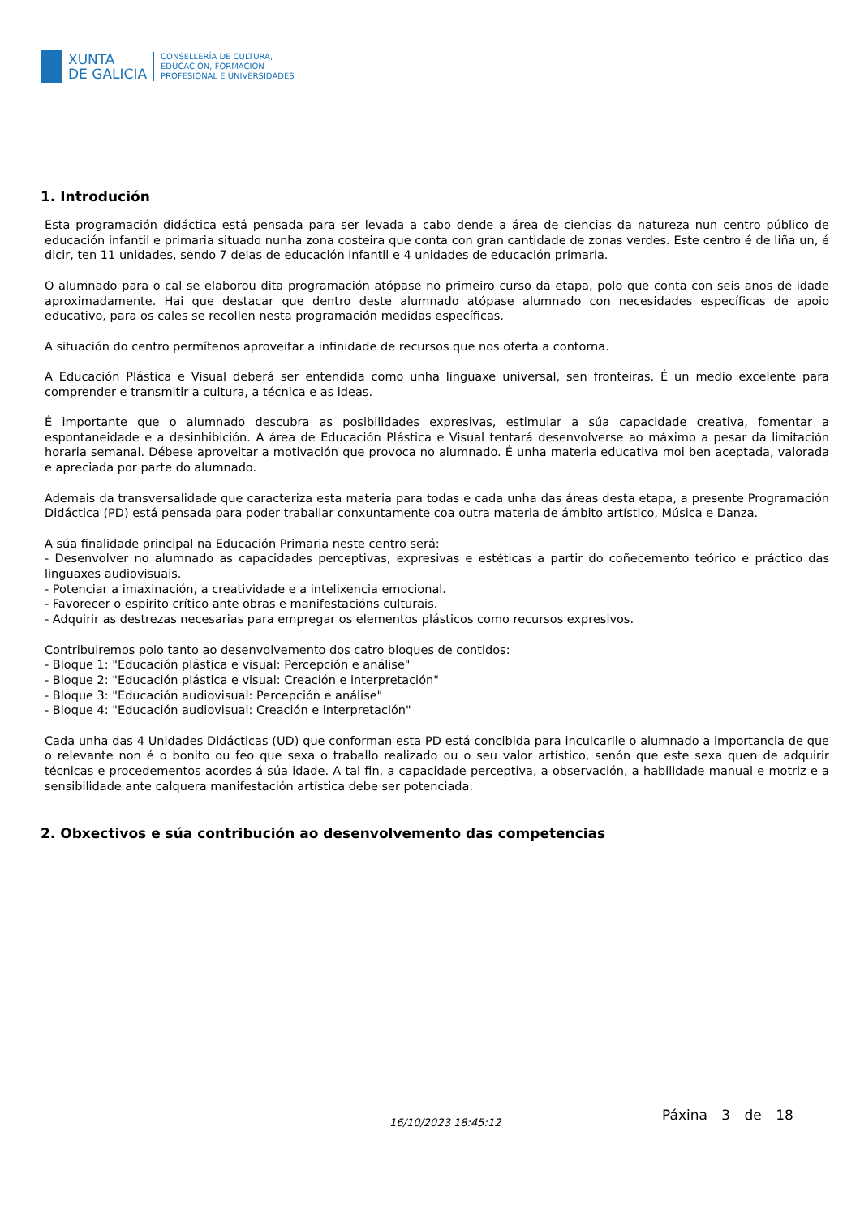XUNTA
DE GALICIA
CONSELLERÍA DE CULTURA,
EDUCACIÓN, FORMACIÓN
PROFESIONAL E UNIVERSIDADES
1. Introdución
Esta programación didáctica está pensada para ser levada a cabo dende a área de ciencias da natureza nun centro público de educación infantil e primaria situado nunha zona costeira que conta con gran cantidade de zonas verdes. Este centro é de liña un, é dicir, ten 11 unidades, sendo 7 delas de educación infantil e 4 unidades de educación primaria.
O alumnado para o cal se elaborou dita programación atópase no primeiro curso da etapa, polo que conta con seis anos de idade aproximadamente. Hai que destacar que dentro deste alumnado atópase alumnado con necesidades específicas de apoio educativo, para os cales se recollen nesta programación medidas específicas.
A situación do centro permítenos aproveitar a infinidade de recursos que nos oferta a contorna.
A Educación Plástica e Visual deberá ser entendida como unha linguaxe universal, sen fronteiras. É un medio excelente para comprender e transmitir a cultura, a técnica e as ideas.
É importante que o alumnado descubra as posibilidades expresivas, estimular a súa capacidade creativa, fomentar a espontaneidade e a desinhibición. A área de Educación Plástica e Visual tentará desenvolverse ao máximo a pesar da limitación horaria semanal. Débese aproveitar a motivación que provoca no alumnado. É unha materia educativa moi ben aceptada, valorada e apreciada por parte do alumnado.
Ademais da transversalidade que caracteriza esta materia para todas e cada unha das áreas desta etapa, a presente Programación Didáctica (PD) está pensada para poder traballar conxuntamente coa outra materia de ámbito artístico, Música e Danza.
A súa finalidade principal na Educación Primaria neste centro será:
- Desenvolver no alumnado as capacidades perceptivas, expresivas e estéticas a partir do coñecemento teórico e práctico das linguaxes audiovisuais.
- Potenciar a imaxinación, a creatividade e a intelixencia emocional.
- Favorecer o espirito crítico ante obras e manifestacións culturais.
- Adquirir as destrezas necesarias para empregar os elementos plásticos como recursos expresivos.
Contribuiremos polo tanto ao desenvolvemento dos catro bloques de contidos:
- Bloque 1: "Educación plástica e visual: Percepción e análise"
- Bloque 2: "Educación plástica e visual: Creación e interpretación"
- Bloque 3: "Educación audiovisual: Percepción e análise"
- Bloque 4: "Educación audiovisual: Creación e interpretación"
Cada unha das 4 Unidades Didácticas (UD) que conforman esta PD está concibida para inculcarlle o alumnado a importancia de que o relevante non é o bonito ou feo que sexa o traballo realizado ou o seu valor artístico, senón que este sexa quen de adquirir técnicas e procedementos acordes á súa idade. A tal fin, a capacidade perceptiva, a observación, a habilidade manual e motriz e a sensibilidade ante calquera manifestación artística debe ser potenciada.
2. Obxectivos e súa contribución ao desenvolvemento das competencias
16/10/2023 18:45:12 Páxina 3 de 18